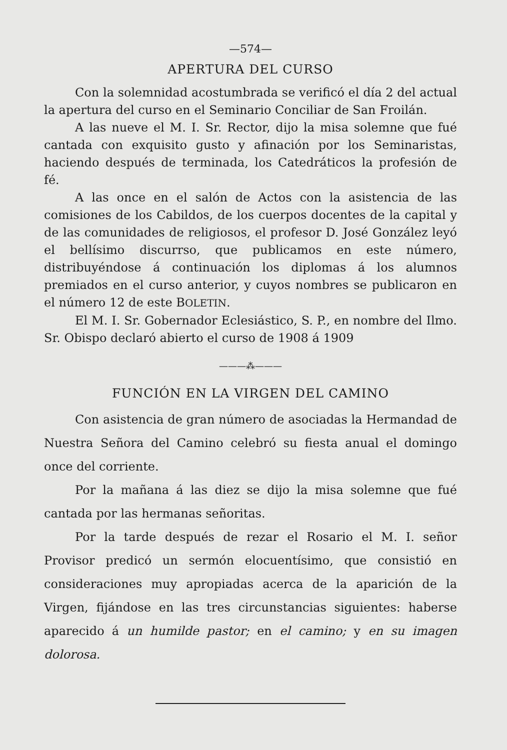—574—
APERTURA DEL CURSO
Con la solemnidad acostumbrada se verificó el día 2 del actual la apertura del curso en el Seminario Conciliar de San Froilán.
A las nueve el M. I. Sr. Rector, dijo la misa solemne que fué cantada con exquisito gusto y afinación por los Seminaristas, haciendo después de terminada, los Catedráticos la profesión de fé.
A las once en el salón de Actos con la asistencia de las comisiones de los Cabildos, de los cuerpos docentes de la capital y de las comunidades de religiosos, el profesor D. José González leyó el bellísimo discurrso, que publicamos en este número, distribuyéndose á continuación los diplomas á los alumnos premiados en el curso anterior, y cuyos nombres se publicaron en el número 12 de este BOLETIN.
El M. I. Sr. Gobernador Eclesiástico, S. P., en nombre del Ilmo. Sr. Obispo declaró abierto el curso de 1908 á 1909
———⁂———
FUNCIÓN EN LA VIRGEN DEL CAMINO
Con asistencia de gran número de asociadas la Hermandad de Nuestra Señora del Camino celebró su fiesta anual el domingo once del corriente.
Por la mañana á las diez se dijo la misa solemne que fué cantada por las hermanas señoritas.
Por la tarde después de rezar el Rosario el M. I. señor Provisor predicó un sermón elocuentísimo, que consistió en consideraciones muy apropiadas acerca de la aparición de la Virgen, fijándose en las tres circunstancias siguientes: haberse aparecido á un humilde pastor; en el camino; y en su imagen dolorosa.